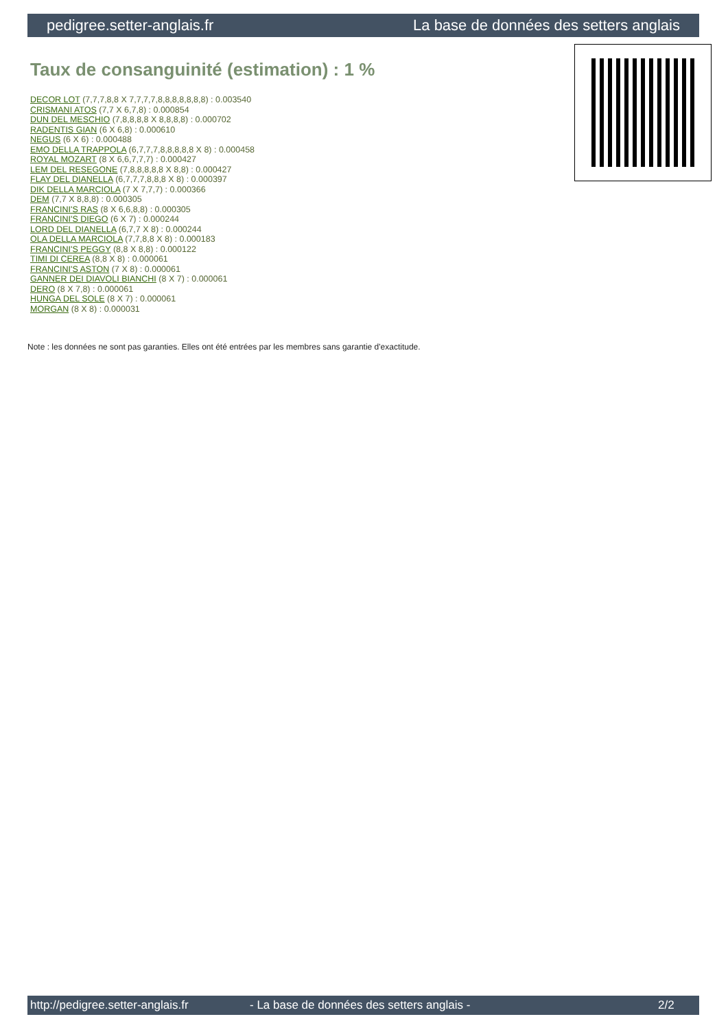pedigree.setter-anglais.fr La base de données des setters anglais
Taux de consanguinité (estimation) : 1 %
DECOR LOT (7,7,7,8,8 X 7,7,7,7,8,8,8,8,8,8,8) : 0.003540
CRISMANI ATOS (7,7 X 6,7,8) : 0.000854
DUN DEL MESCHIO (7,8,8,8,8 X 8,8,8,8) : 0.000702
RADENTIS GIAN (6 X 6,8) : 0.000610
NEGUS (6 X 6) : 0.000488
EMO DELLA TRAPPOLA (6,7,7,7,8,8,8,8,8 X 8) : 0.000458
ROYAL MOZART (8 X 6,6,7,7,7) : 0.000427
LEM DEL RESEGONE (7,8,8,8,8,8 X 8,8) : 0.000427
FLAY DEL DIANELLA (6,7,7,7,8,8,8 X 8) : 0.000397
DIK DELLA MARCIOLA (7 X 7,7,7) : 0.000366
DEM (7,7 X 8,8,8) : 0.000305
FRANCINI'S RAS (8 X 6,6,8,8) : 0.000305
FRANCINI'S DIEGO (6 X 7) : 0.000244
LORD DEL DIANELLA (6,7,7 X 8) : 0.000244
OLA DELLA MARCIOLA (7,7,8,8 X 8) : 0.000183
FRANCINI'S PEGGY (8,8 X 8,8) : 0.000122
TIMI DI CEREA (8,8 X 8) : 0.000061
FRANCINI'S ASTON (7 X 8) : 0.000061
GANNER DEI DIAVOLI BIANCHI (8 X 7) : 0.000061
DERO (8 X 7,8) : 0.000061
HUNGA DEL SOLE (8 X 7) : 0.000061
MORGAN (8 X 8) : 0.000031
Note : les données ne sont pas garanties. Elles ont été entrées par les membres sans garantie d'exactitude.
http://pedigree.setter-anglais.fr - La base de données des setters anglais - 2/2